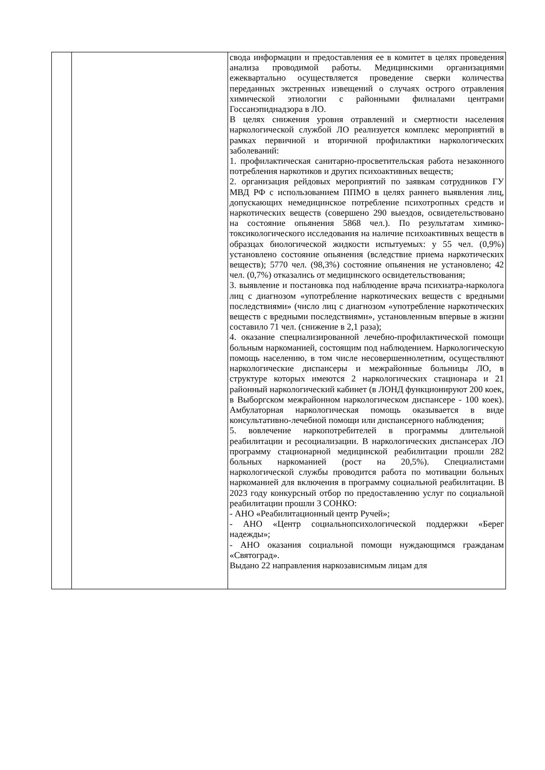| | | свода информации и предоставления ее в комитет в целях проведения анализа проводимой работы. Медицинскими организациями ежеквартально осуществляется проведение сверки количества переданных экстренных извещений о случаях острого отравления химической этиологии с районными филиалами центрами Госсанэпиднадзора в ЛО. В целях снижения уровня отравлений и смертности населения наркологической службой ЛО реализуется комплекс мероприятий в рамках первичной и вторичной профилактики наркологических заболеваний: 1. профилактическая санитарно-просветительская работа незаконного потребления наркотиков и других психоактивных веществ; 2. организация рейдовых мероприятий по заявкам сотрудников ГУ МВД РФ с использованием ППМО в целях раннего выявления лиц, допускающих немедицинское потребление психотропных средств и наркотических веществ (совершено 290 выездов, освидетельствовано на состояние опьянения 5868 чел.). По результатам химико-токсикологического исследования на наличие психоактивных веществ в образцах биологической жидкости испытуемых: у 55 чел. (0,9%) установлено состояние опьянения (вследствие приема наркотических веществ); 5770 чел. (98,3%) состояние опьянения не установлено; 42 чел. (0,7%) отказались от медицинского освидетельствования; 3. выявление и постановка под наблюдение врача психиатра-нарколога лиц с диагнозом «употребление наркотических веществ с вредными последствиями» (число лиц с диагнозом «употребление наркотических веществ с вредными последствиями», установленным впервые в жизни составило 71 чел. (снижение в 2,1 раза); 4. оказание специализированной лечебно-профилактической помощи больным наркоманией, состоящим под наблюдением. Наркологическую помощь населению, в том числе несовершеннолетним, осуществляют наркологические диспансеры и межрайонные больницы ЛО, в структуре которых имеются 2 наркологических стационара и 21 районный наркологический кабинет (в ЛОНД функционируют 200 коек, в Выборгском межрайонном наркологическом диспансере - 100 коек). Амбулаторная наркологическая помощь оказывается в виде консультативно-лечебной помощи или диспансерного наблюдения; 5. вовлечение наркопотребителей в программы длительной реабилитации и ресоциализации. В наркологических диспансерах ЛО программу стационарной медицинской реабилитации прошли 282 больных наркоманией (рост на 20,5%). Специалистами наркологической службы проводится работа по мотивации больных наркоманией для включения в программу социальной реабилитации. В 2023 году конкурсный отбор по предоставлению услуг по социальной реабилитации прошли 3 СОНКО: - АНО «Реабилитационный центр Ручей»; - АНО «Центр социальнопсихологической поддержки «Берег надежды»; - АНО оказания социальной помощи нуждающимся гражданам «Святоград». Выдано 22 направления наркозависимым лицам для |